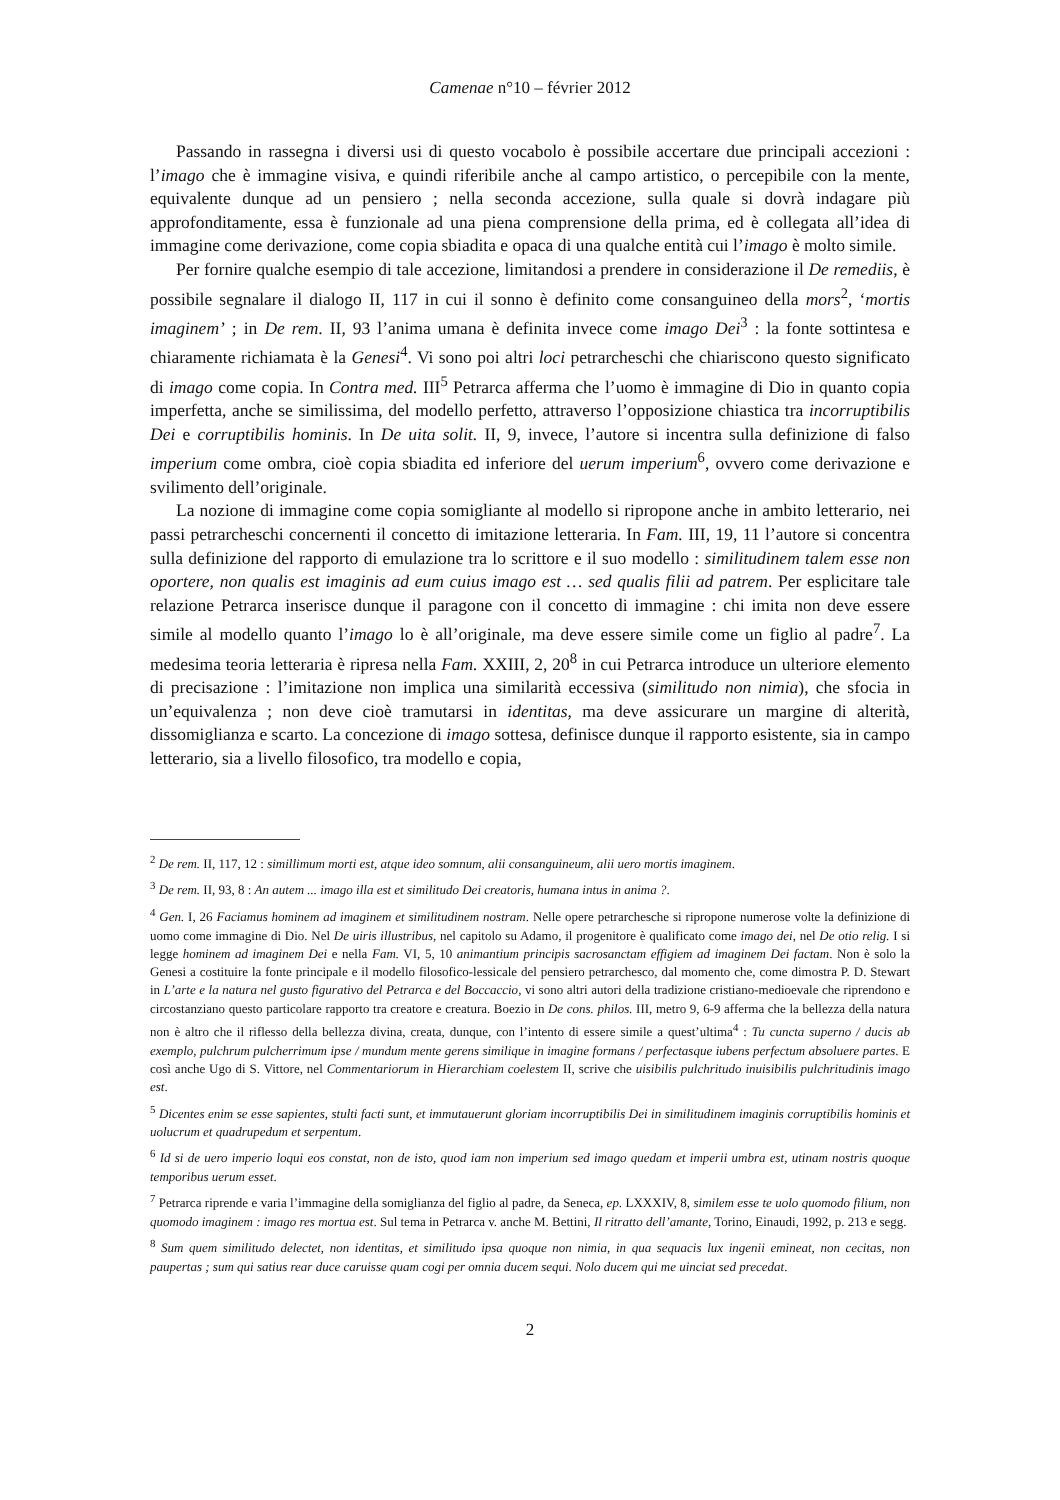Camenae n°10 – février 2012
Passando in rassegna i diversi usi di questo vocabolo è possibile accertare due principali accezioni : l’imago che è immagine visiva, e quindi riferibile anche al campo artistico, o percepibile con la mente, equivalente dunque ad un pensiero ; nella seconda accezione, sulla quale si dovrà indagare più approfonditamente, essa è funzionale ad una piena comprensione della prima, ed è collegata all’idea di immagine come derivazione, come copia sbiadita e opaca di una qualche entità cui l’imago è molto simile.
Per fornire qualche esempio di tale accezione, limitandosi a prendere in considerazione il De remediis, è possibile segnalare il dialogo II, 117 in cui il sonno è definito come consanguineo della mors<sup>2</sup>, ‘mortis imaginem’ ; in De rem. II, 93 l’anima umana è definita invece come imago Dei<sup>3</sup> : la fonte sottintesa e chiaramente richiamata è la Genesi<sup>4</sup>. Vi sono poi altri loci petrarcheschi che chiariscono questo significato di imago come copia. In Contra med. III<sup>5</sup> Petrarca afferma che l’uomo è immagine di Dio in quanto copia imperfetta, anche se similissima, del modello perfetto, attraverso l’opposizione chiastica tra incorruptibilis Dei e corruptibilis hominis. In De uita solit. II, 9, invece, l’autore si incentra sulla definizione di falso imperium come ombra, cioè copia sbiadita ed inferiore del uerum imperium<sup>6</sup>, ovvero come derivazione e svilimento dell’originale.
La nozione di immagine come copia somigliante al modello si ripropone anche in ambito letterario, nei passi petrarcheschi concernenti il concetto di imitazione letteraria. In Fam. III, 19, 11 l’autore si concentra sulla definizione del rapporto di emulazione tra lo scrittore e il suo modello : similitudinem talem esse non oportere, non qualis est imaginis ad eum cuius imago est … sed qualis filii ad patrem. Per esplicitare tale relazione Petrarca inserisce dunque il paragone con il concetto di immagine : chi imita non deve essere simile al modello quanto l’imago lo è all’originale, ma deve essere simile come un figlio al padre<sup>7</sup>. La medesima teoria letteraria è ripresa nella Fam. XXIII, 2, 20<sup>8</sup> in cui Petrarca introduce un ulteriore elemento di precisazione : l’imitazione non implica una similarità eccessiva (similitudo non nimia), che sfocia in un’equivalenza ; non deve cioè tramutarsi in identitas, ma deve assicurare un margine di alterità, dissomiglianza e scarto. La concezione di imago sottesa, definisce dunque il rapporto esistente, sia in campo letterario, sia a livello filosofico, tra modello e copia,
<sup>2</sup> De rem. II, 117, 12 : simillimum morti est, atque ideo somnum, alii consanguineum, alii uero mortis imaginem.
<sup>3</sup> De rem. II, 93, 8 : An autem ... imago illa est et similitudo Dei creatoris, humana intus in anima ?.
<sup>4</sup> Gen. I, 26 Faciamus hominem ad imaginem et similitudinem nostram. Nelle opere petrarchesche si ripropone numerose volte la definizione di uomo come immagine di Dio. Nel De uiris illustribus, nel capitolo su Adamo, il progenitore è qualificato come imago dei, nel De otio relig. I si legge hominem ad imaginem Dei e nella Fam. VI, 5, 10 animantium principis sacrosanctam effigiem ad imaginem Dei factam. Non è solo la Genesi a costituire la fonte principale e il modello filosofico-lessicale del pensiero petrarchesco, dal momento che, come dimostra P. D. Stewart in L’arte e la natura nel gusto figurativo del Petrarca e del Boccaccio, vi sono altri autori della tradizione cristiano-medioevale che riprendono e circostanziano questo particolare rapporto tra creatore e creatura. Boezio in De cons. philos. III, metro 9, 6-9 afferma che la bellezza della natura non è altro che il riflesso della bellezza divina, creata, dunque, con l’intento di essere simile a quest’ultima<sup>4</sup> : Tu cuncta superno / ducis ab exemplo, pulchrum pulcherrimum ipse / mundum mente gerens similique in imagine formans / perfectasque iubens perfectum absoluere partes. E così anche Ugo di S. Vittore, nel Commentariorum in Hierarchiam coelestem II, scrive che uisibilis pulchritudo inuisibilis pulchritudinis imago est.
<sup>5</sup> Dicentes enim se esse sapientes, stulti facti sunt, et immutauerunt gloriam incorruptibilis Dei in similitudinem imaginis corruptibilis hominis et uolucrum et quadrupedum et serpentum.
<sup>6</sup> Id si de uero imperio loqui eos constat, non de isto, quod iam non imperium sed imago quedam et imperii umbra est, utinam nostris quoque temporibus uerum esset.
<sup>7</sup> Petrarca riprende e varia l’immagine della somiglianza del figlio al padre, da Seneca, ep. LXXXIV, 8, similem esse te uolo quomodo filium, non quomodo imaginem : imago res mortua est. Sul tema in Petrarca v. anche M. Bettini, Il ritratto dell’amante, Torino, Einaudi, 1992, p. 213 e segg.
<sup>8</sup> Sum quem similitudo delectet, non identitas, et similitudo ipsa quoque non nimia, in qua sequacis lux ingenii emineat, non cecitas, non paupertas ; sum qui satius rear duce caruisse quam cogi per omnia ducem sequi. Nolo ducem qui me uinciat sed precedat.
2